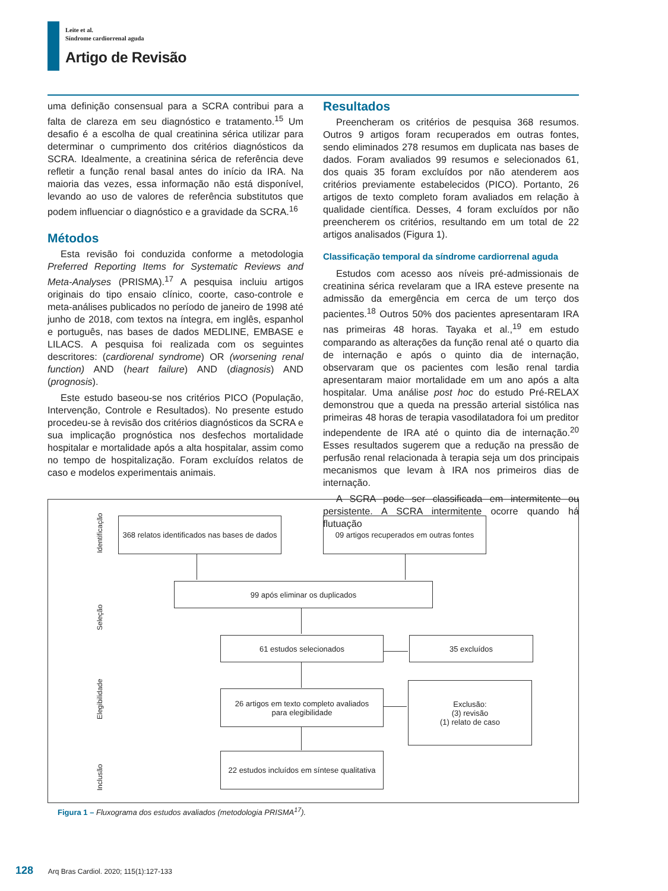Leite et al.
Síndrome cardiorrenal aguda
Artigo de Revisão
uma definição consensual para a SCRA contribui para a falta de clareza em seu diagnóstico e tratamento.<sup>15</sup> Um desafio é a escolha de qual creatinina sérica utilizar para determinar o cumprimento dos critérios diagnósticos da SCRA. Idealmente, a creatinina sérica de referência deve refletir a função renal basal antes do início da IRA. Na maioria das vezes, essa informação não está disponível, levando ao uso de valores de referência substitutos que podem influenciar o diagnóstico e a gravidade da SCRA.<sup>16</sup>
Métodos
Esta revisão foi conduzida conforme a metodologia Preferred Reporting Items for Systematic Reviews and Meta-Analyses (PRISMA).<sup>17</sup> A pesquisa incluiu artigos originais do tipo ensaio clínico, coorte, caso-controle e meta-análises publicados no período de janeiro de 1998 até junho de 2018, com textos na íntegra, em inglês, espanhol e português, nas bases de dados MEDLINE, EMBASE e LILACS. A pesquisa foi realizada com os seguintes descritores: (cardiorenal syndrome) OR (worsening renal function) AND (heart failure) AND (diagnosis) AND (prognosis).
Este estudo baseou-se nos critérios PICO (População, Intervenção, Controle e Resultados). No presente estudo procedeu-se à revisão dos critérios diagnósticos da SCRA e sua implicação prognóstica nos desfechos mortalidade hospitalar e mortalidade após a alta hospitalar, assim como no tempo de hospitalização. Foram excluídos relatos de caso e modelos experimentais animais.
Resultados
Preencheram os critérios de pesquisa 368 resumos. Outros 9 artigos foram recuperados em outras fontes, sendo eliminados 278 resumos em duplicata nas bases de dados. Foram avaliados 99 resumos e selecionados 61, dos quais 35 foram excluídos por não atenderem aos critérios previamente estabelecidos (PICO). Portanto, 26 artigos de texto completo foram avaliados em relação à qualidade científica. Desses, 4 foram excluídos por não preencherem os critérios, resultando em um total de 22 artigos analisados (Figura 1).
Classificação temporal da síndrome cardiorrenal aguda
Estudos com acesso aos níveis pré-admissionais de creatinina sérica revelaram que a IRA esteve presente na admissão da emergência em cerca de um terço dos pacientes.<sup>18</sup> Outros 50% dos pacientes apresentaram IRA nas primeiras 48 horas. Tayaka et al.,<sup>19</sup> em estudo comparando as alterações da função renal até o quarto dia de internação e após o quinto dia de internação, observaram que os pacientes com lesão renal tardia apresentaram maior mortalidade em um ano após a alta hospitalar. Uma análise post hoc do estudo Pré-RELAX demonstrou que a queda na pressão arterial sistólica nas primeiras 48 horas de terapia vasodilatadora foi um preditor independente de IRA até o quinto dia de internação.<sup>20</sup> Esses resultados sugerem que a redução na pressão de perfusão renal relacionada à terapia seja um dos principais mecanismos que levam à IRA nos primeiros dias de internação.
A SCRA pode ser classificada em intermitente ou persistente. A SCRA intermitente ocorre quando há flutuação
Identificação
Seleção
Elegibilidade
Inclusão
368 relatos identificados nas bases de dados
09 artigos recuperados em outras fontes
99 após eliminar os duplicados
61 estudos selecionados 35 excluídos
26 artigos em texto completo avaliados
para elegibilidade
Exclusão:
(3) revisão
(1) relato de caso
22 estudos incluídos em síntese qualitativa
Figura 1 – Fluxograma dos estudos avaliados (metodologia PRISMA<sup>17</sup>).
128 Arq Bras Cardiol. 2020; 115(1):127-133